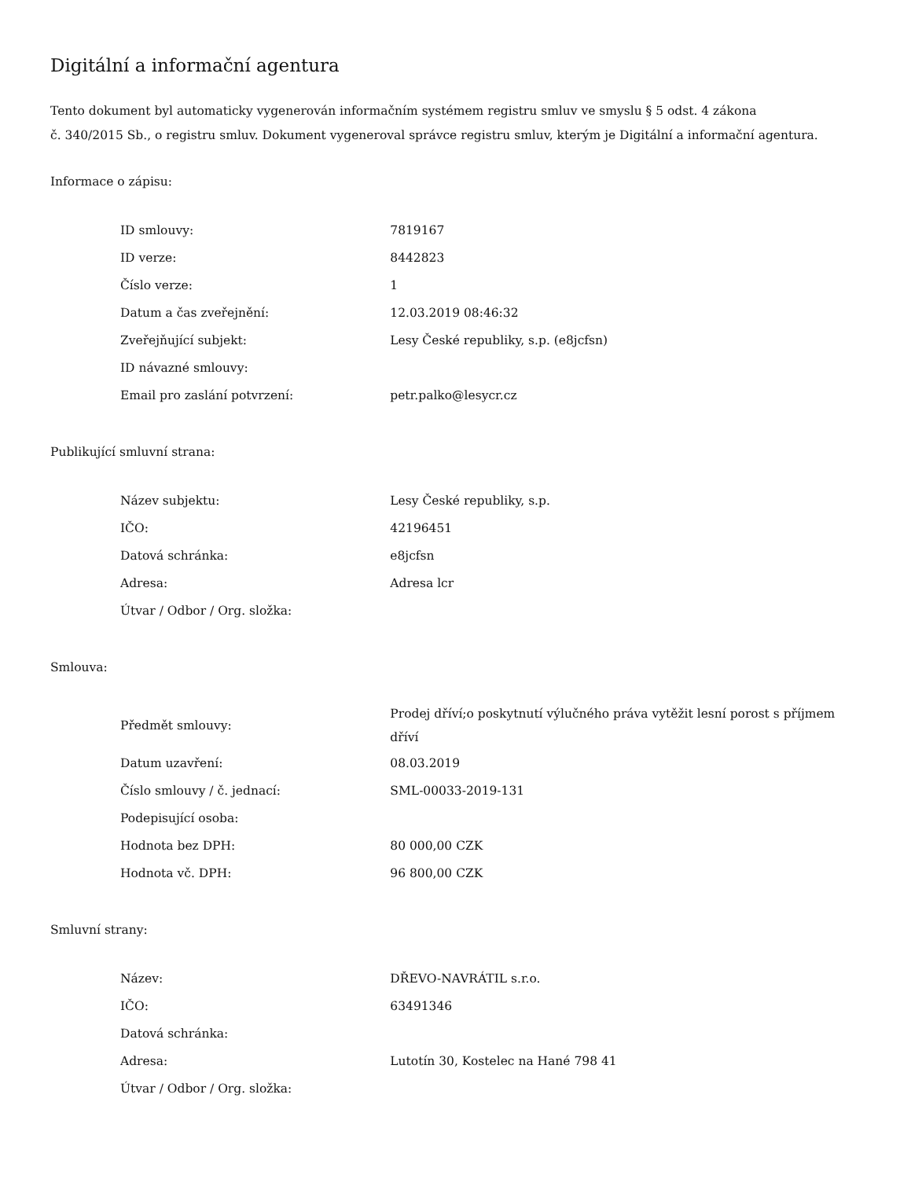Digitální a informační agentura
Tento dokument byl automaticky vygenerován informačním systémem registru smluv ve smyslu § 5 odst. 4 zákona
č. 340/2015 Sb., o registru smluv. Dokument vygeneroval správce registru smluv, kterým je Digitální a informační agentura.
Informace o zápisu:
| ID smlouvy: | 7819167 |
| ID verze: | 8442823 |
| Číslo verze: | 1 |
| Datum a čas zveřejnění: | 12.03.2019 08:46:32 |
| Zveřejňující subjekt: | Lesy České republiky, s.p. (e8jcfsn) |
| ID návazné smlouvy: | |
| Email pro zaslání potvrzení: | petr.palko@lesycr.cz |
Publikující smluvní strana:
| Název subjektu: | Lesy České republiky, s.p. |
| IČO: | 42196451 |
| Datová schránka: | e8jcfsn |
| Adresa: | Adresa lcr |
| Útvar / Odbor / Org. složka: | |
Smlouva:
| Předmět smlouvy: | Prodej dříví;o poskytnutí výlučného práva vytěžit lesní porost s příjmem dříví |
| Datum uzavření: | 08.03.2019 |
| Číslo smlouvy / č. jednací: | SML-00033-2019-131 |
| Podepisující osoba: | |
| Hodnota bez DPH: | 80 000,00 CZK |
| Hodnota vč. DPH: | 96 800,00 CZK |
Smluvní strany:
| Název: | DŘEVO-NAVRÁTIL s.r.o. |
| IČO: | 63491346 |
| Datová schránka: | |
| Adresa: | Lutotín 30, Kostelec na Hané 798 41 |
| Útvar / Odbor / Org. složka: | |